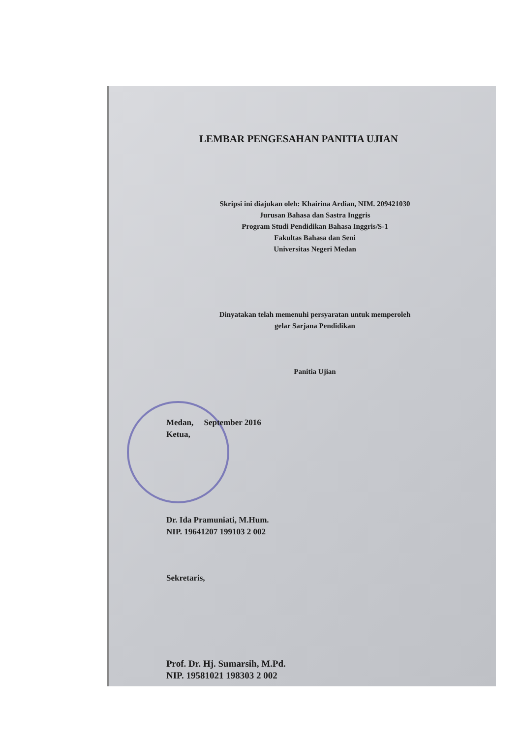LEMBAR PENGESAHAN PANITIA UJIAN
Skripsi ini diajukan oleh: Khairina Ardian, NIM. 209421030
Jurusan Bahasa dan Sastra Inggris
Program Studi Pendidikan Bahasa Inggris/S-1
Fakultas Bahasa dan Seni
Universitas Negeri Medan
Dinyatakan telah memenuhi persyaratan untuk memperoleh
gelar Sarjana Pendidikan
Panitia Ujian
Medan, September 2016
Ketua,
Dr. Ida Pramuniati, M.Hum.
NIP. 19641207 199103 2 002
Sekretaris,
Prof. Dr. Hj. Sumarsih, M.Pd.
NIP. 19581021 198303 2 002